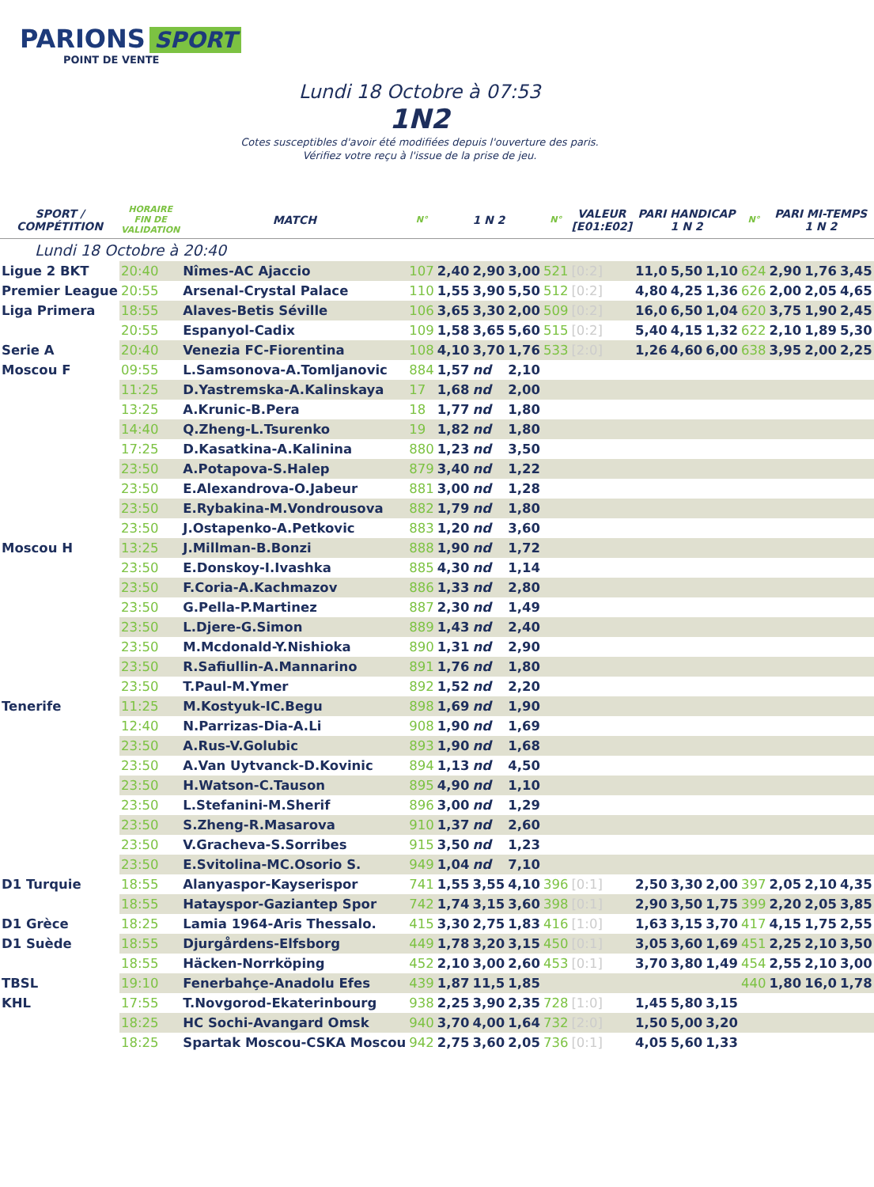PARIONS SPORT
POINT DE VENTE
Lundi 18 Octobre à 07:53
1N2
Cotes susceptibles d'avoir été modifiées depuis l'ouverture des paris.
Vérifiez votre reçu à l'issue de la prise de jeu.
| SPORT / COMPÉTITION | HORAIRE FIN DE VALIDATION | MATCH | N° | 1 N 2 | | | N° | VALEUR [E01:E02] | PARI HANDICAP 1 N 2 | | | N° | PARI MI-TEMPS 1 N 2 | | |
| --- | --- | --- | --- | --- | --- | --- | --- | --- | --- | --- | --- | --- | --- | --- | --- |
| Lundi 18 Octobre à 20:40 | | | | | | | | | | | | | | | |
| Ligue 2 BKT | 20:40 | Nîmes-AC Ajaccio | 107 | 2,40 | 2,90 | 3,00 | 521 | [0:2] | 11,0 | 5,50 | 1,10 | 624 | 2,90 | 1,76 | 3,45 |
| Premier League | 20:55 | Arsenal-Crystal Palace | 110 | 1,55 | 3,90 | 5,50 | 512 | [0:2] | 4,80 | 4,25 | 1,36 | 626 | 2,00 | 2,05 | 4,65 |
| Liga Primera | 18:55 | Alaves-Betis Séville | 106 | 3,65 | 3,30 | 2,00 | 509 | [0:2] | 16,0 | 6,50 | 1,04 | 620 | 3,75 | 1,90 | 2,45 |
| | 20:55 | Espanyol-Cadix | 109 | 1,58 | 3,65 | 5,60 | 515 | [0:2] | 5,40 | 4,15 | 1,32 | 622 | 2,10 | 1,89 | 5,30 |
| Serie A | 20:40 | Venezia FC-Fiorentina | 108 | 4,10 | 3,70 | 1,76 | 533 | [2:0] | 1,26 | 4,60 | 6,00 | 638 | 3,95 | 2,00 | 2,25 |
| Moscou F | 09:55 | L.Samsonova-A.Tomljanovic | 884 | 1,57 | nd | 2,10 | | | | | | | | | |
| | 11:25 | D.Yastremska-A.Kalinskaya | 17 | 1,68 | nd | 2,00 | | | | | | | | | |
| | 13:25 | A.Krunic-B.Pera | 18 | 1,77 | nd | 1,80 | | | | | | | | | |
| | 14:40 | Q.Zheng-L.Tsurenko | 19 | 1,82 | nd | 1,80 | | | | | | | | | |
| | 17:25 | D.Kasatkina-A.Kalinina | 880 | 1,23 | nd | 3,50 | | | | | | | | | |
| | 23:50 | A.Potapova-S.Halep | 879 | 3,40 | nd | 1,22 | | | | | | | | | |
| | 23:50 | E.Alexandrova-O.Jabeur | 881 | 3,00 | nd | 1,28 | | | | | | | | | |
| | 23:50 | E.Rybakina-M.Vondrousova | 882 | 1,79 | nd | 1,80 | | | | | | | | | |
| | 23:50 | J.Ostapenko-A.Petkovic | 883 | 1,20 | nd | 3,60 | | | | | | | | | |
| Moscou H | 13:25 | J.Millman-B.Bonzi | 888 | 1,90 | nd | 1,72 | | | | | | | | | |
| | 23:50 | E.Donskoy-I.Ivashka | 885 | 4,30 | nd | 1,14 | | | | | | | | | |
| | 23:50 | F.Coria-A.Kachmazov | 886 | 1,33 | nd | 2,80 | | | | | | | | | |
| | 23:50 | G.Pella-P.Martinez | 887 | 2,30 | nd | 1,49 | | | | | | | | | |
| | 23:50 | L.Djere-G.Simon | 889 | 1,43 | nd | 2,40 | | | | | | | | | |
| | 23:50 | M.Mcdonald-Y.Nishioka | 890 | 1,31 | nd | 2,90 | | | | | | | | | |
| | 23:50 | R.Safiullin-A.Mannarino | 891 | 1,76 | nd | 1,80 | | | | | | | | | |
| | 23:50 | T.Paul-M.Ymer | 892 | 1,52 | nd | 2,20 | | | | | | | | | |
| Tenerife | 11:25 | M.Kostyuk-IC.Begu | 898 | 1,69 | nd | 1,90 | | | | | | | | | |
| | 12:40 | N.Parrizas-Dia-A.Li | 908 | 1,90 | nd | 1,69 | | | | | | | | | |
| | 23:50 | A.Rus-V.Golubic | 893 | 1,90 | nd | 1,68 | | | | | | | | | |
| | 23:50 | A.Van Uytvanck-D.Kovinic | 894 | 1,13 | nd | 4,50 | | | | | | | | | |
| | 23:50 | H.Watson-C.Tauson | 895 | 4,90 | nd | 1,10 | | | | | | | | | |
| | 23:50 | L.Stefanini-M.Sherif | 896 | 3,00 | nd | 1,29 | | | | | | | | | |
| | 23:50 | S.Zheng-R.Masarova | 910 | 1,37 | nd | 2,60 | | | | | | | | | |
| | 23:50 | V.Gracheva-S.Sorribes | 915 | 3,50 | nd | 1,23 | | | | | | | | | |
| | 23:50 | E.Svitolina-MC.Osorio S. | 949 | 1,04 | nd | 7,10 | | | | | | | | | |
| D1 Turquie | 18:55 | Alanyaspor-Kayserispor | 741 | 1,55 | 3,55 | 4,10 | 396 | [0:1] | 2,50 | 3,30 | 2,00 | 397 | 2,05 | 2,10 | 4,35 |
| | 18:55 | Hatayspor-Gaziantep Spor | 742 | 1,74 | 3,15 | 3,60 | 398 | [0:1] | 2,90 | 3,50 | 1,75 | 399 | 2,20 | 2,05 | 3,85 |
| D1 Grèce | 18:25 | Lamia 1964-Aris Thessalo. | 415 | 3,30 | 2,75 | 1,83 | 416 | [1:0] | 1,63 | 3,15 | 3,70 | 417 | 4,15 | 1,75 | 2,55 |
| D1 Suède | 18:55 | Djurgårdens-Elfsborg | 449 | 1,78 | 3,20 | 3,15 | 450 | [0:1] | 3,05 | 3,60 | 1,69 | 451 | 2,25 | 2,10 | 3,50 |
| | 18:55 | Häcken-Norrköping | 452 | 2,10 | 3,00 | 2,60 | 453 | [0:1] | 3,70 | 3,80 | 1,49 | 454 | 2,55 | 2,10 | 3,00 |
| TBSL | 19:10 | Fenerbahçe-Anadolu Efes | 439 | 1,87 | 11,5 | 1,85 | | | | | | 440 | 1,80 | 16,0 | 1,78 |
| KHL | 17:55 | T.Novgorod-Ekaterinbourg | 938 | 2,25 | 3,90 | 2,35 | 728 | [1:0] | 1,45 | 5,80 | 3,15 | | | | |
| | 18:25 | HC Sochi-Avangard Omsk | 940 | 3,70 | 4,00 | 1,64 | 732 | [2:0] | 1,50 | 5,00 | 3,20 | | | | |
| | 18:25 | Spartak Moscou-CSKA Moscou | 942 | 2,75 | 3,60 | 2,05 | 736 | [0:1] | 4,05 | 5,60 | 1,33 | | | | |